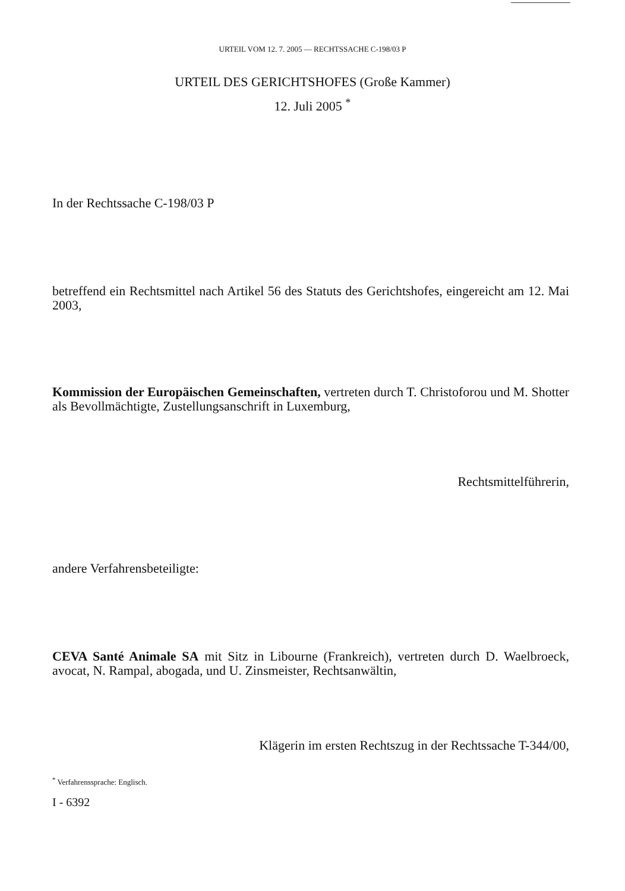URTEIL VOM 12. 7. 2005 — RECHTSSACHE C-198/03 P
URTEIL DES GERICHTSHOFES (Große Kammer)
12. Juli 2005 <sup>*</sup>
In der Rechtssache C-198/03 P
betreffend ein Rechtsmittel nach Artikel 56 des Statuts des Gerichtshofes, eingereicht am 12. Mai 2003,
Kommission der Europäischen Gemeinschaften, vertreten durch T. Christoforou und M. Shotter als Bevollmächtigte, Zustellungsanschrift in Luxemburg,
Rechtsmittelführerin,
andere Verfahrensbeteiligte:
CEVA Santé Animale SA mit Sitz in Libourne (Frankreich), vertreten durch D. Waelbroeck, avocat, N. Rampal, abogada, und U. Zinsmeister, Rechtsanwältin,
Klägerin im ersten Rechtszug in der Rechtssache T-344/00,
<sup>*</sup> Verfahrenssprache: Englisch.
I - 6392